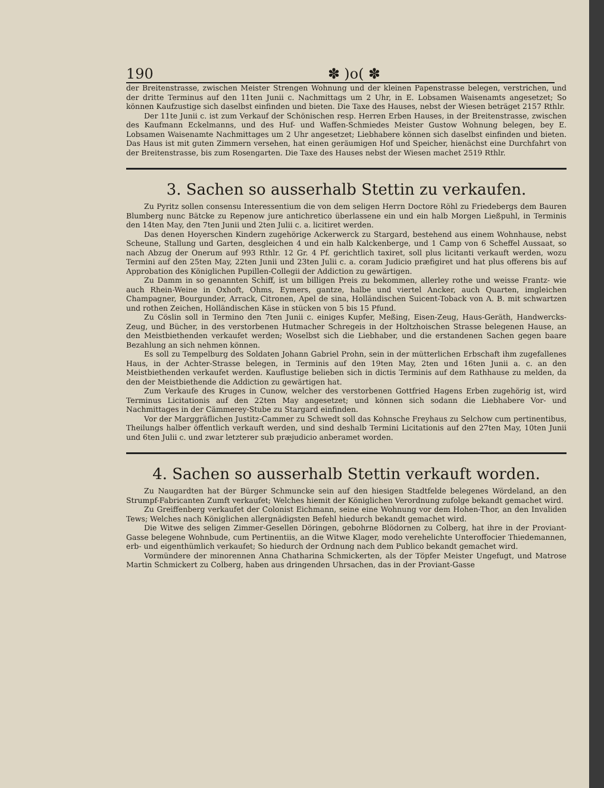190 ✽ )o( ✽
der Breitenstrasse, zwischen Meister Strengen Wohnung und der kleinen Papenstrasse belegen, verstrichen, und der dritte Terminus auf den 11ten Junii c. Nachmittags um 2 Uhr, in E. Lobsamen Waisenamts angesetzet; So können Kaufzustige sich daselbst einfinden und bieten. Die Taxe des Hauses, nebst der Wiesen beträget 2157 Rthlr.
Der 11te Junii c. ist zum Verkauf der Schönischen resp. Herren Erben Hauses, in der Breitenstrasse, zwischen des Kaufmann Eckelmanns, und des Huf- und Waffen-Schmiedes Meister Gustow Wohnung belegen, bey E. Lobsamen Waisenamte Nachmittages um 2 Uhr angesetzet; Liebhabere können sich daselbst einfinden und bieten. Das Haus ist mit guten Zimmern versehen, hat einen geräumigen Hof und Speicher, hienächst eine Durchfahrt von der Breitenstrasse, bis zum Rosengarten. Die Taxe des Hauses nebst der Wiesen machet 2519 Rthlr.
3. Sachen so ausserhalb Stettin zu verkaufen.
Zu Pyritz sollen consensu Interessentium die von dem seligen Herrn Doctore Röhl zu Friedebergs dem Bauren Blumberg nunc Bätcke zu Repenow jure antichretico überlassene ein und ein halb Morgen Ließpuhl, in Terminis den 14ten May, den 7ten Junii und 2ten Julii c. a. licitiret werden.
Das denen Hoyerschen Kindern zugehörige Ackerwerck zu Stargard, bestehend aus einem Wohnhause, nebst Scheune, Stallung und Garten, desgleichen 4 und ein halb Kalckenberge, und 1 Camp von 6 Scheffel Aussaat, so nach Abzug der Onerum auf 993 Rthlr. 12 Gr. 4 Pf. gerichtlich taxiret, soll plus licitanti verkauft werden, wozu Termini auf den 25ten May, 22ten Junii und 23ten Julii c. a. coram Judicio præfigiret und hat plus offerens bis auf Approbation des Königlichen Pupillen-Collegii der Addiction zu gewärtigen.
Zu Damm in so genannten Schiff, ist um billigen Preis zu bekommen, allerley rothe und weisse Frantz- wie auch Rhein-Weine in Oxhoft, Ohms, Eymers, gantze, halbe und viertel Ancker, auch Quarten, imgleichen Champagner, Bourgunder, Arrack, Citronen, Apel de sina, Holländischen Suicent-Toback von A. B. mit schwartzen und rothen Zeichen, Holländischen Käse in stücken von 5 bis 15 Pfund.
Zu Cöslin soll in Termino den 7ten Junii c. einiges Kupfer, Meßing, Eisen-Zeug, Haus-Geräth, Handwercks-Zeug, und Bücher, in des verstorbenen Hutmacher Schregeis in der Holtzhoischen Strasse belegenen Hause, an den Meistbiethenden verkaufet werden; Woselbst sich die Liebhaber, und die erstandenen Sachen gegen baare Bezahlung an sich nehmen können.
Es soll zu Tempelburg des Soldaten Johann Gabriel Prohn, sein in der mütterlichen Erbschaft ihm zugefallenes Haus, in der Achter-Strasse belegen, in Terminis auf den 19ten May, 2ten und 16ten Junii a. c. an den Meistbiethenden verkaufet werden. Kauflustige belieben sich in dictis Terminis auf dem Rathhause zu melden, da den der Meistbiethende die Addiction zu gewärtigen hat.
Zum Verkaufe des Kruges in Cunow, welcher des verstorbenen Gottfried Hagens Erben zugehörig ist, wird Terminus Licitationis auf den 22ten May angesetzet; und können sich sodann die Liebhabere Vor- und Nachmittages in der Cämmerey-Stube zu Stargard einfinden.
Vor der Marggräflichen Justitz-Cammer zu Schwedt soll das Kohnsche Freyhaus zu Selchow cum pertinentibus, Theilungs halber öffentlich verkauft werden, und sind deshalb Termini Licitationis auf den 27ten May, 10ten Junii und 6ten Julii c. und zwar letzterer sub præjudicio anberamet worden.
4. Sachen so ausserhalb Stettin verkauft worden.
Zu Naugardten hat der Bürger Schmuncke sein auf den hiesigen Stadtfelde belegenes Wördeland, an den Strumpf-Fabricanten Zumft verkaufet; Welches hiemit der Königlichen Verordnung zufolge bekandt gemachet wird.
Zu Greiffenberg verkaufet der Colonist Eichmann, seine eine Wohnung vor dem Hohen-Thor, an den Invaliden Tews; Welches nach Königlichen allergnädigsten Befehl hiedurch bekandt gemachet wird.
Die Witwe des seligen Zimmer-Gesellen Döringen, gebohrne Blödornen zu Colberg, hat ihre in der Proviant-Gasse belegene Wohnbude, cum Pertinentiis, an die Witwe Klager, modo verehelichte Unteroffocier Thiedemannen, erb- und eigenthümlich verkaufet; So hiedurch der Ordnung nach dem Publico bekandt gemachet wird.
Vormündere der minorennen Anna Chatharina Schmickerten, als der Töpfer Meister Ungefugt, und Matrose Martin Schmickert zu Colberg, haben aus dringenden Uhrsachen, das in der Proviant-Gasse